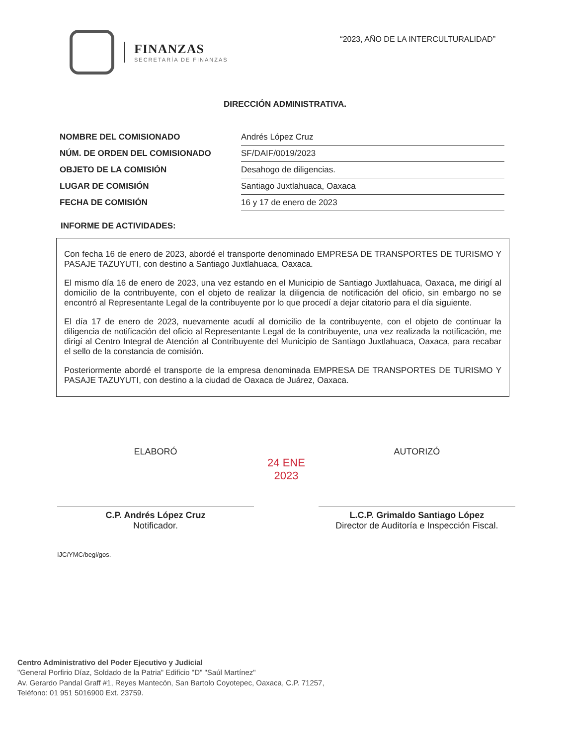FINANZAS
SECRETARÍA DE FINANZAS
“2023, AÑO DE LA INTERCULTURALIDAD”
DIRECCIÓN ADMINISTRATIVA.
| NOMBRE DEL COMISIONADO | Andrés López Cruz |
| NÚM. DE ORDEN DEL COMISIONADO | SF/DAIF/0019/2023 |
| OBJETO DE LA COMISIÓN | Desahogo de diligencias. |
| LUGAR DE COMISIÓN | Santiago Juxtlahuaca, Oaxaca |
| FECHA DE COMISIÓN | 16 y 17 de enero de 2023 |
INFORME DE ACTIVIDADES:
Con fecha 16 de enero de 2023, abordé el transporte denominado EMPRESA DE TRANSPORTES DE TURISMO Y PASAJE TAZUYUTI, con destino a Santiago Juxtlahuaca, Oaxaca.
El mismo día 16 de enero de 2023, una vez estando en el Municipio de Santiago Juxtlahuaca, Oaxaca, me dirigí al domicilio de la contribuyente, con el objeto de realizar la diligencia de notificación del oficio, sin embargo no se encontró al Representante Legal de la contribuyente por lo que procedí a dejar citatorio para el día siguiente.
El día 17 de enero de 2023, nuevamente acudí al domicilio de la contribuyente, con el objeto de continuar la diligencia de notificación del oficio al Representante Legal de la contribuyente, una vez realizada la notificación, me dirigí al Centro Integral de Atención al Contribuyente del Municipio de Santiago Juxtlahuaca, Oaxaca, para recabar el sello de la constancia de comisión.
Posteriormente abordé el transporte de la empresa denominada EMPRESA DE TRANSPORTES DE TURISMO Y PASAJE TAZUYUTI, con destino a la ciudad de Oaxaca de Juárez, Oaxaca.
ELABORÓ
C.P. Andrés López Cruz
Notificador.
24 ENE 2023
AUTORIZÓ
L.C.P. Grimaldo Santiago López
Director de Auditoría e Inspección Fiscal.
IJC/YMC/begl/gos.
Centro Administrativo del Poder Ejecutivo y Judicial
"General Porfirio Díaz, Soldado de la Patria" Edificio "D" "Saúl Martínez"
Av. Gerardo Pandal Graff #1, Reyes Mantecón, San Bartolo Coyotepec, Oaxaca, C.P. 71257,
Teléfono: 01 951 5016900 Ext. 23759.